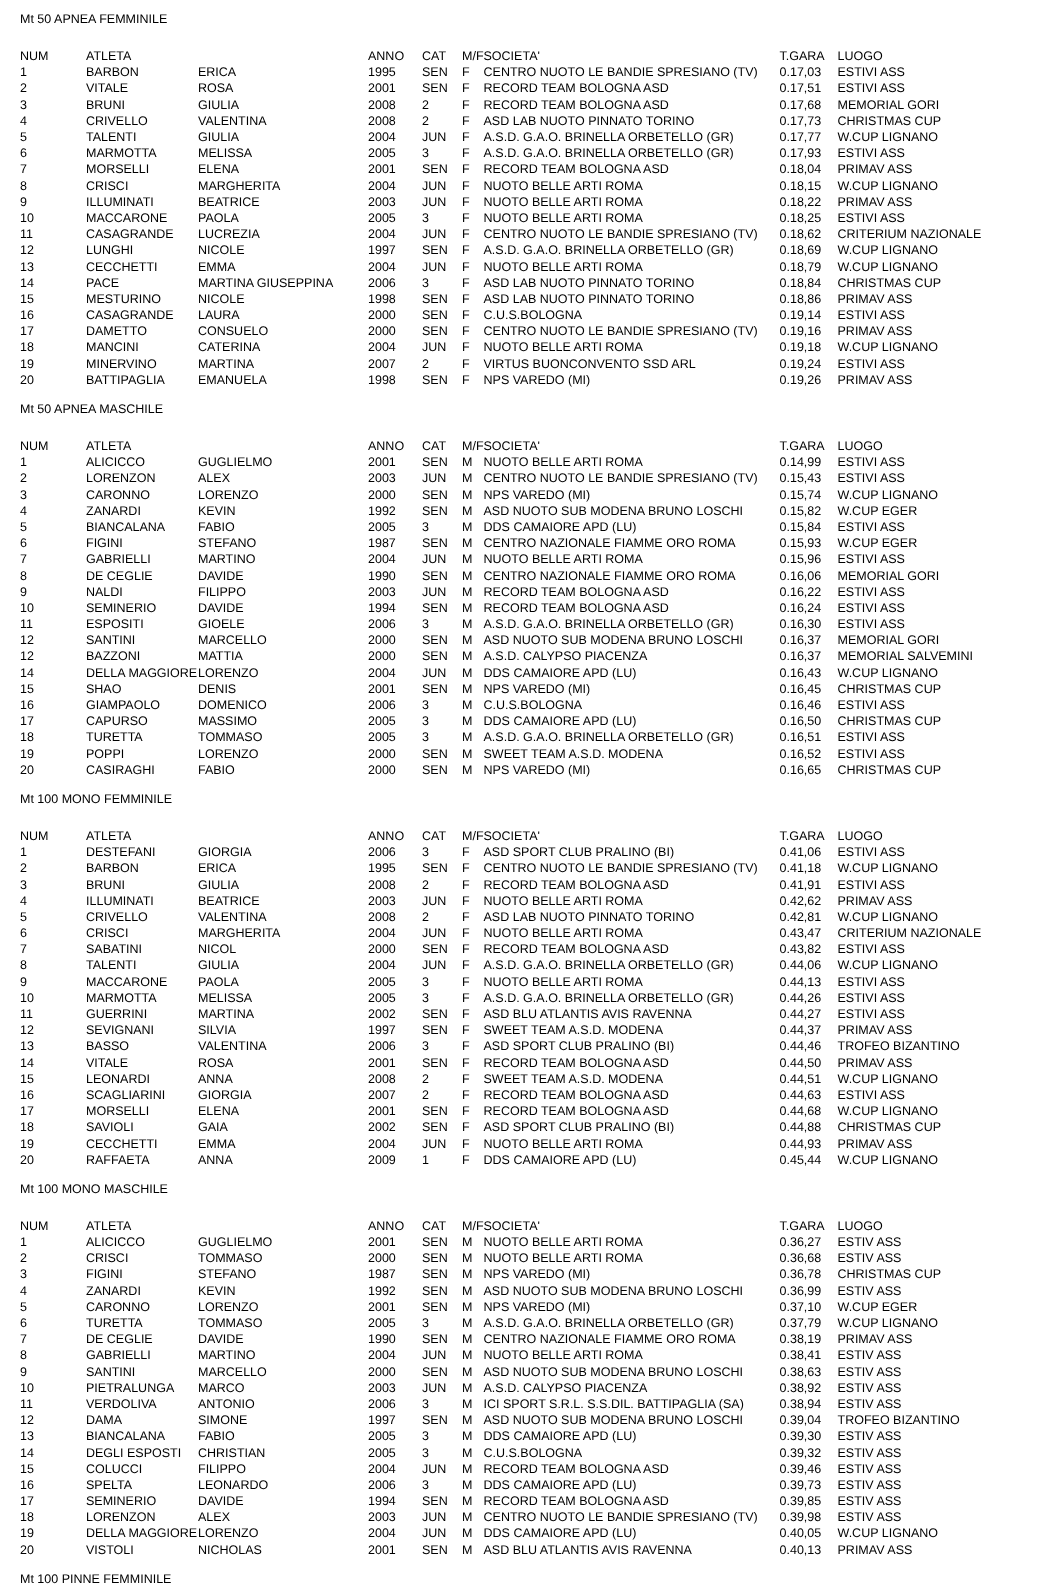Mt 50 APNEA FEMMINILE
| NUM | ATLETA | | ANNO | CAT | M/F | SOCIETA' | T.GARA | LUOGO |
| --- | --- | --- | --- | --- | --- | --- | --- | --- |
| 1 | BARBON | ERICA | 1995 | SEN | F | CENTRO NUOTO LE BANDIE SPRESIANO (TV) | 0.17,03 | ESTIVI ASS |
| 2 | VITALE | ROSA | 2001 | SEN | F | RECORD TEAM BOLOGNA ASD | 0.17,51 | ESTIVI ASS |
| 3 | BRUNI | GIULIA | 2008 | 2 | F | RECORD TEAM BOLOGNA ASD | 0.17,68 | MEMORIAL GORI |
| 4 | CRIVELLO | VALENTINA | 2008 | 2 | F | ASD LAB NUOTO PINNATO TORINO | 0.17,73 | CHRISTMAS CUP |
| 5 | TALENTI | GIULIA | 2004 | JUN | F | A.S.D. G.A.O. BRINELLA ORBETELLO (GR) | 0.17,77 | W.CUP LIGNANO |
| 6 | MARMOTTA | MELISSA | 2005 | 3 | F | A.S.D. G.A.O. BRINELLA ORBETELLO (GR) | 0.17,93 | ESTIVI ASS |
| 7 | MORSELLI | ELENA | 2001 | SEN | F | RECORD TEAM BOLOGNA ASD | 0.18,04 | PRIMAV ASS |
| 8 | CRISCI | MARGHERITA | 2004 | JUN | F | NUOTO BELLE ARTI ROMA | 0.18,15 | W.CUP LIGNANO |
| 9 | ILLUMINATI | BEATRICE | 2003 | JUN | F | NUOTO BELLE ARTI ROMA | 0.18,22 | PRIMAV ASS |
| 10 | MACCARONE | PAOLA | 2005 | 3 | F | NUOTO BELLE ARTI ROMA | 0.18,25 | ESTIVI ASS |
| 11 | CASAGRANDE | LUCREZIA | 2004 | JUN | F | CENTRO NUOTO LE BANDIE SPRESIANO (TV) | 0.18,62 | CRITERIUM NAZIONALE |
| 12 | LUNGHI | NICOLE | 1997 | SEN | F | A.S.D. G.A.O. BRINELLA ORBETELLO (GR) | 0.18,69 | W.CUP LIGNANO |
| 13 | CECCHETTI | EMMA | 2004 | JUN | F | NUOTO BELLE ARTI ROMA | 0.18,79 | W.CUP LIGNANO |
| 14 | PACE | MARTINA GIUSEPPINA | 2006 | 3 | F | ASD LAB NUOTO PINNATO TORINO | 0.18,84 | CHRISTMAS CUP |
| 15 | MESTURINO | NICOLE | 1998 | SEN | F | ASD LAB NUOTO PINNATO TORINO | 0.18,86 | PRIMAV ASS |
| 16 | CASAGRANDE | LAURA | 2000 | SEN | F | C.U.S.BOLOGNA | 0.19,14 | ESTIVI ASS |
| 17 | DAMETTO | CONSUELO | 2000 | SEN | F | CENTRO NUOTO LE BANDIE SPRESIANO (TV) | 0.19,16 | PRIMAV ASS |
| 18 | MANCINI | CATERINA | 2004 | JUN | F | NUOTO BELLE ARTI ROMA | 0.19,18 | W.CUP LIGNANO |
| 19 | MINERVINO | MARTINA | 2007 | 2 | F | VIRTUS BUONCONVENTO SSD ARL | 0.19,24 | ESTIVI ASS |
| 20 | BATTIPAGLIA | EMANUELA | 1998 | SEN | F | NPS VAREDO (MI) | 0.19,26 | PRIMAV ASS |
Mt 50 APNEA MASCHILE
| NUM | ATLETA | | ANNO | CAT | M/F | SOCIETA' | T.GARA | LUOGO |
| --- | --- | --- | --- | --- | --- | --- | --- | --- |
| 1 | ALICICCO | GUGLIELMO | 2001 | SEN | M | NUOTO BELLE ARTI ROMA | 0.14,99 | ESTIVI ASS |
| 2 | LORENZON | ALEX | 2003 | JUN | M | CENTRO NUOTO LE BANDIE SPRESIANO (TV) | 0.15,43 | ESTIVI ASS |
| 3 | CARONNO | LORENZO | 2000 | SEN | M | NPS VAREDO (MI) | 0.15,74 | W.CUP LIGNANO |
| 4 | ZANARDI | KEVIN | 1992 | SEN | M | ASD NUOTO SUB MODENA BRUNO LOSCHI | 0.15,82 | W.CUP EGER |
| 5 | BIANCALANA | FABIO | 2005 | 3 | M | DDS CAMAIORE APD (LU) | 0.15,84 | ESTIVI ASS |
| 6 | FIGINI | STEFANO | 1987 | SEN | M | CENTRO NAZIONALE FIAMME ORO ROMA | 0.15,93 | W.CUP EGER |
| 7 | GABRIELLI | MARTINO | 2004 | JUN | M | NUOTO BELLE ARTI ROMA | 0.15,96 | ESTIVI ASS |
| 8 | DE CEGLIE | DAVIDE | 1990 | SEN | M | CENTRO NAZIONALE FIAMME ORO ROMA | 0.16,06 | MEMORIAL GORI |
| 9 | NALDI | FILIPPO | 2003 | JUN | M | RECORD TEAM BOLOGNA ASD | 0.16,22 | ESTIVI ASS |
| 10 | SEMINERIO | DAVIDE | 1994 | SEN | M | RECORD TEAM BOLOGNA ASD | 0.16,24 | ESTIVI ASS |
| 11 | ESPOSITI | GIOELE | 2006 | 3 | M | A.S.D. G.A.O. BRINELLA ORBETELLO (GR) | 0.16,30 | ESTIVI ASS |
| 12 | SANTINI | MARCELLO | 2000 | SEN | M | ASD NUOTO SUB MODENA BRUNO LOSCHI | 0.16,37 | MEMORIAL GORI |
| 12 | BAZZONI | MATTIA | 2000 | SEN | M | A.S.D. CALYPSO PIACENZA | 0.16,37 | MEMORIAL SALVEMINI |
| 14 | DELLA MAGGIORE | LORENZO | 2004 | JUN | M | DDS CAMAIORE APD (LU) | 0.16,43 | W.CUP LIGNANO |
| 15 | SHAO | DENIS | 2001 | SEN | M | NPS VAREDO (MI) | 0.16,45 | CHRISTMAS CUP |
| 16 | GIAMPAOLO | DOMENICO | 2006 | 3 | M | C.U.S.BOLOGNA | 0.16,46 | ESTIVI ASS |
| 17 | CAPURSO | MASSIMO | 2005 | 3 | M | DDS CAMAIORE APD (LU) | 0.16,50 | CHRISTMAS CUP |
| 18 | TURETTA | TOMMASO | 2005 | 3 | M | A.S.D. G.A.O. BRINELLA ORBETELLO (GR) | 0.16,51 | ESTIVI ASS |
| 19 | POPPI | LORENZO | 2000 | SEN | M | SWEET TEAM A.S.D. MODENA | 0.16,52 | ESTIVI ASS |
| 20 | CASIRAGHI | FABIO | 2000 | SEN | M | NPS VAREDO (MI) | 0.16,65 | CHRISTMAS CUP |
Mt 100 MONO FEMMINILE
| NUM | ATLETA | | ANNO | CAT | M/F | SOCIETA' | T.GARA | LUOGO |
| --- | --- | --- | --- | --- | --- | --- | --- | --- |
| 1 | DESTEFANI | GIORGIA | 2006 | 3 | F | ASD SPORT CLUB PRALINO (BI) | 0.41,06 | ESTIVI ASS |
| 2 | BARBON | ERICA | 1995 | SEN | F | CENTRO NUOTO LE BANDIE SPRESIANO (TV) | 0.41,18 | W.CUP LIGNANO |
| 3 | BRUNI | GIULIA | 2008 | 2 | F | RECORD TEAM BOLOGNA ASD | 0.41,91 | ESTIVI ASS |
| 4 | ILLUMINATI | BEATRICE | 2003 | JUN | F | NUOTO BELLE ARTI ROMA | 0.42,62 | PRIMAV ASS |
| 5 | CRIVELLO | VALENTINA | 2008 | 2 | F | ASD LAB NUOTO PINNATO TORINO | 0.42,81 | W.CUP LIGNANO |
| 6 | CRISCI | MARGHERITA | 2004 | JUN | F | NUOTO BELLE ARTI ROMA | 0.43,47 | CRITERIUM NAZIONALE |
| 7 | SABATINI | NICOL | 2000 | SEN | F | RECORD TEAM BOLOGNA ASD | 0.43,82 | ESTIVI ASS |
| 8 | TALENTI | GIULIA | 2004 | JUN | F | A.S.D. G.A.O. BRINELLA ORBETELLO (GR) | 0.44,06 | W.CUP LIGNANO |
| 9 | MACCARONE | PAOLA | 2005 | 3 | F | NUOTO BELLE ARTI ROMA | 0.44,13 | ESTIVI ASS |
| 10 | MARMOTTA | MELISSA | 2005 | 3 | F | A.S.D. G.A.O. BRINELLA ORBETELLO (GR) | 0.44,26 | ESTIVI ASS |
| 11 | GUERRINI | MARTINA | 2002 | SEN | F | ASD BLU ATLANTIS AVIS RAVENNA | 0.44,27 | ESTIVI ASS |
| 12 | SEVIGNANI | SILVIA | 1997 | SEN | F | SWEET TEAM A.S.D. MODENA | 0.44,37 | PRIMAV ASS |
| 13 | BASSO | VALENTINA | 2006 | 3 | F | ASD SPORT CLUB PRALINO (BI) | 0.44,46 | TROFEO BIZANTINO |
| 14 | VITALE | ROSA | 2001 | SEN | F | RECORD TEAM BOLOGNA ASD | 0.44,50 | PRIMAV ASS |
| 15 | LEONARDI | ANNA | 2008 | 2 | F | SWEET TEAM A.S.D. MODENA | 0.44,51 | W.CUP LIGNANO |
| 16 | SCAGLIARINI | GIORGIA | 2007 | 2 | F | RECORD TEAM BOLOGNA ASD | 0.44,63 | ESTIVI ASS |
| 17 | MORSELLI | ELENA | 2001 | SEN | F | RECORD TEAM BOLOGNA ASD | 0.44,68 | W.CUP LIGNANO |
| 18 | SAVIOLI | GAIA | 2002 | SEN | F | ASD SPORT CLUB PRALINO (BI) | 0.44,88 | CHRISTMAS CUP |
| 19 | CECCHETTI | EMMA | 2004 | JUN | F | NUOTO BELLE ARTI ROMA | 0.44,93 | PRIMAV ASS |
| 20 | RAFFAETA | ANNA | 2009 | 1 | F | DDS CAMAIORE APD (LU) | 0.45,44 | W.CUP LIGNANO |
Mt 100 MONO MASCHILE
| NUM | ATLETA | | ANNO | CAT | M/F | SOCIETA' | T.GARA | LUOGO |
| --- | --- | --- | --- | --- | --- | --- | --- | --- |
| 1 | ALICICCO | GUGLIELMO | 2001 | SEN | M | NUOTO BELLE ARTI ROMA | 0.36,27 | ESTIV ASS |
| 2 | CRISCI | TOMMASO | 2000 | SEN | M | NUOTO BELLE ARTI ROMA | 0.36,68 | ESTIV ASS |
| 3 | FIGINI | STEFANO | 1987 | SEN | M | NPS VAREDO (MI) | 0.36,78 | CHRISTMAS CUP |
| 4 | ZANARDI | KEVIN | 1992 | SEN | M | ASD NUOTO SUB MODENA BRUNO LOSCHI | 0.36,99 | ESTIV ASS |
| 5 | CARONNO | LORENZO | 2001 | SEN | M | NPS VAREDO (MI) | 0.37,10 | W.CUP EGER |
| 6 | TURETTA | TOMMASO | 2005 | 3 | M | A.S.D. G.A.O. BRINELLA ORBETELLO (GR) | 0.37,79 | W.CUP LIGNANO |
| 7 | DE CEGLIE | DAVIDE | 1990 | SEN | M | CENTRO NAZIONALE FIAMME ORO ROMA | 0.38,19 | PRIMAV ASS |
| 8 | GABRIELLI | MARTINO | 2004 | JUN | M | NUOTO BELLE ARTI ROMA | 0.38,41 | ESTIV ASS |
| 9 | SANTINI | MARCELLO | 2000 | SEN | M | ASD NUOTO SUB MODENA BRUNO LOSCHI | 0.38,63 | ESTIV ASS |
| 10 | PIETRALUNGA | MARCO | 2003 | JUN | M | A.S.D. CALYPSO PIACENZA | 0.38,92 | ESTIV ASS |
| 11 | VERDOLIVA | ANTONIO | 2006 | 3 | M | ICI SPORT S.R.L. S.S.DIL. BATTIPAGLIA (SA) | 0.38,94 | ESTIV ASS |
| 12 | DAMA | SIMONE | 1997 | SEN | M | ASD NUOTO SUB MODENA BRUNO LOSCHI | 0.39,04 | TROFEO BIZANTINO |
| 13 | BIANCALANA | FABIO | 2005 | 3 | M | DDS CAMAIORE APD (LU) | 0.39,30 | ESTIV ASS |
| 14 | DEGLI ESPOSTI | CHRISTIAN | 2005 | 3 | M | C.U.S.BOLOGNA | 0.39,32 | ESTIV ASS |
| 15 | COLUCCI | FILIPPO | 2004 | JUN | M | RECORD TEAM BOLOGNA ASD | 0.39,46 | ESTIV ASS |
| 16 | SPELTA | LEONARDO | 2006 | 3 | M | DDS CAMAIORE APD (LU) | 0.39,73 | ESTIV ASS |
| 17 | SEMINERIO | DAVIDE | 1994 | SEN | M | RECORD TEAM BOLOGNA ASD | 0.39,85 | ESTIV ASS |
| 18 | LORENZON | ALEX | 2003 | JUN | M | CENTRO NUOTO LE BANDIE SPRESIANO (TV) | 0.39,98 | ESTIV ASS |
| 19 | DELLA MAGGIORE | LORENZO | 2004 | JUN | M | DDS CAMAIORE APD (LU) | 0.40,05 | W.CUP LIGNANO |
| 20 | VISTOLI | NICHOLAS | 2001 | SEN | M | ASD BLU ATLANTIS AVIS RAVENNA | 0.40,13 | PRIMAV ASS |
Mt 100 PINNE FEMMINILE